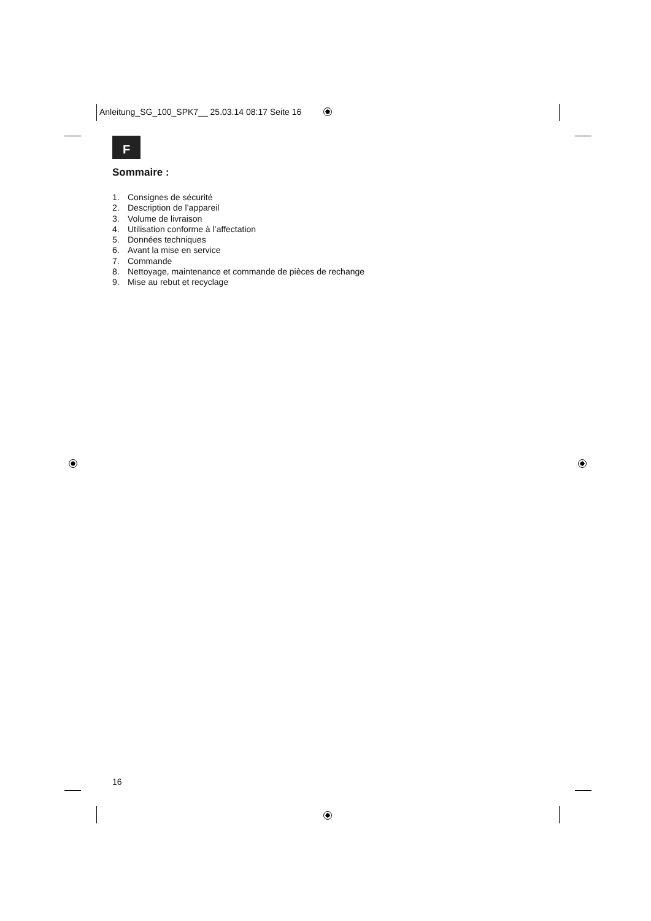Anleitung_SG_100_SPK7__ 25.03.14 08:17 Seite 16
F
Sommaire :
1. Consignes de sécurité
2. Description de l’appareil
3. Volume de livraison
4. Utilisation conforme à l’affectation
5. Données techniques
6. Avant la mise en service
7. Commande
8. Nettoyage, maintenance et commande de pièces de rechange
9. Mise au rebut et recyclage
16